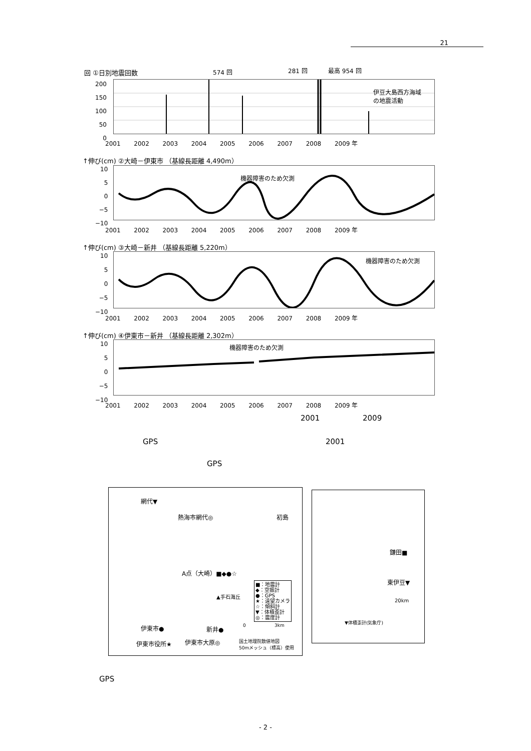21
回 ①日別地震回数 574 回 281 回 最高 954 回
伊豆大島西方海域
の地震活動
200
150
100
50
0
2001 2002 2003 2004 2005 2006 2007 2008 2009 年
↑伸び(cm) ②大崎－伊東市 （基線長距離 4,490m）
機器障害のため欠測
10
5
0
−5
−10
2001 2002 2003 2004 2005 2006 2007 2008 2009 年
↑伸び(cm) ③大崎－新井 （基線長距離 5,220m）
機器障害のため欠測
10
5
0
−5
−10
2001 2002 2003 2004 2005 2006 2007 2008 2009 年
↑伸び(cm) ④伊東市－新井 （基線長距離 2,302m）
機器障害のため欠測
10
5
0
−5
−10
2001 2002 2003 2004 2005 2006 2007 2008 2009 年
2001 2009
GPS 2001
GPS
網代▼
熱海市網代◎ 初島
A点（大崎）■◆●☆
▲手石海丘
■：地震計
◆：空振計
●：GPS
★：遠望カメラ
☆：傾斜計
▼：体積歪計
◎：震度計
伊東市● 新井●
伊東市役所★ 伊東市大原◎
国土地理院数値地図
50mメッシュ（標高）使用
0 3km
鎌田■
東伊豆▼
20km
▼体積歪計(気象庁)
GPS
- 2 -